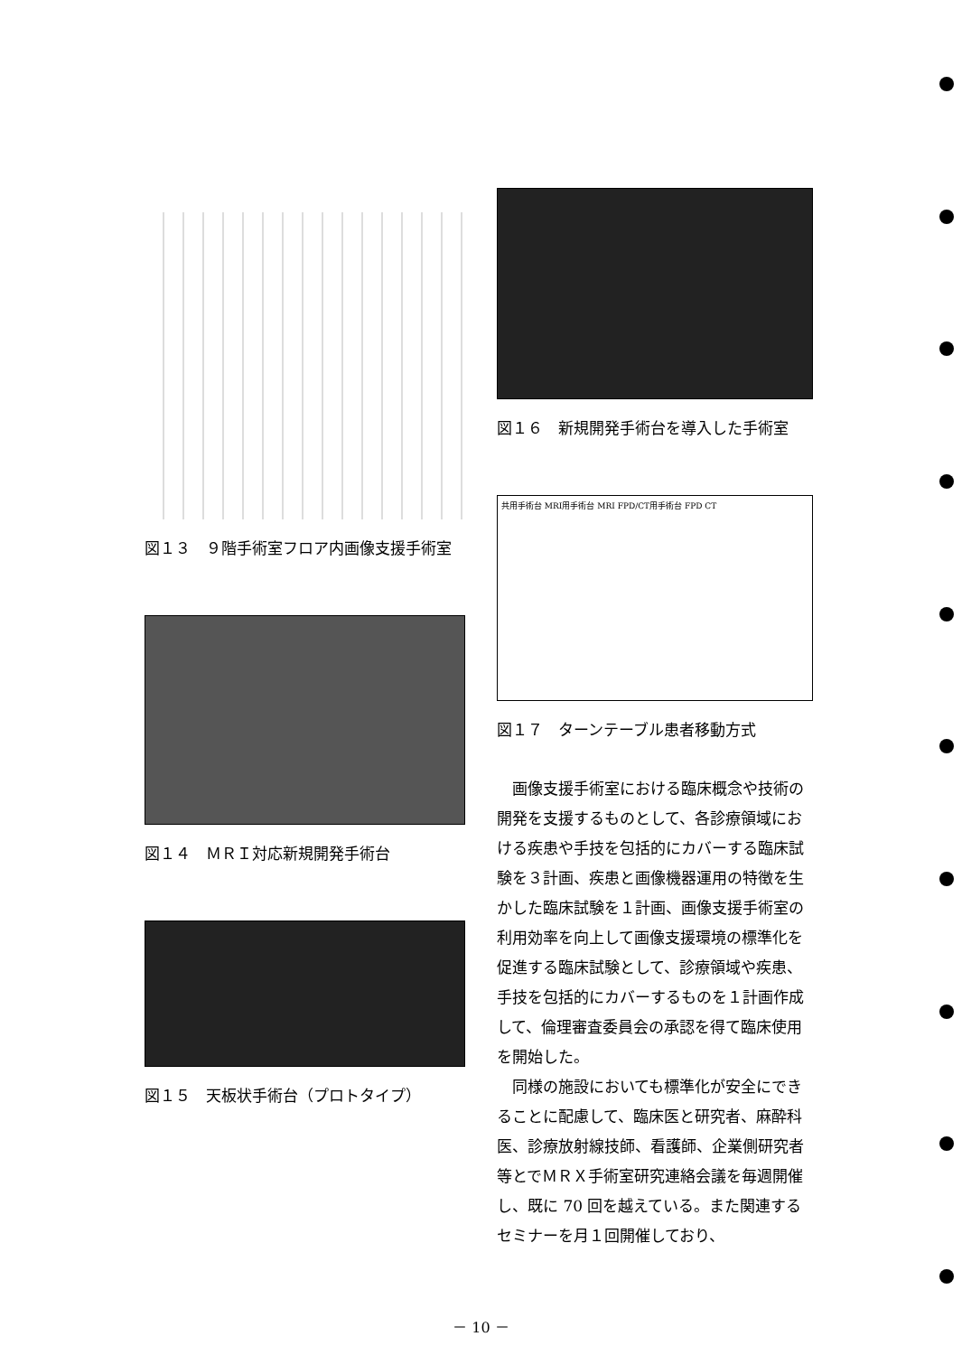図１３　９階手術室フロア内画像支援手術室
図１４　ＭＲＩ対応新規開発手術台
図１５　天板状手術台（プロトタイプ）
図１６　新規開発手術台を導入した手術室
共用手術台 MRI用手術台 MRI FPD/CT用手術台 FPD CT
図１７　ターンテーブル患者移動方式
画像支援手術室における臨床概念や技術の開発を支援するものとして、各診療領域における疾患や手技を包括的にカバーする臨床試験を３計画、疾患と画像機器運用の特徴を生かした臨床試験を１計画、画像支援手術室の利用効率を向上して画像支援環境の標準化を促進する臨床試験として、診療領域や疾患、手技を包括的にカバーするものを１計画作成して、倫理審査委員会の承認を得て臨床使用を開始した。
同様の施設においても標準化が安全にできることに配慮して、臨床医と研究者、麻酔科医、診療放射線技師、看護師、企業側研究者等とでＭＲＸ手術室研究連絡会議を毎週開催し、既に 70 回を越えている。また関連するセミナーを月１回開催しており、
－ 10 －